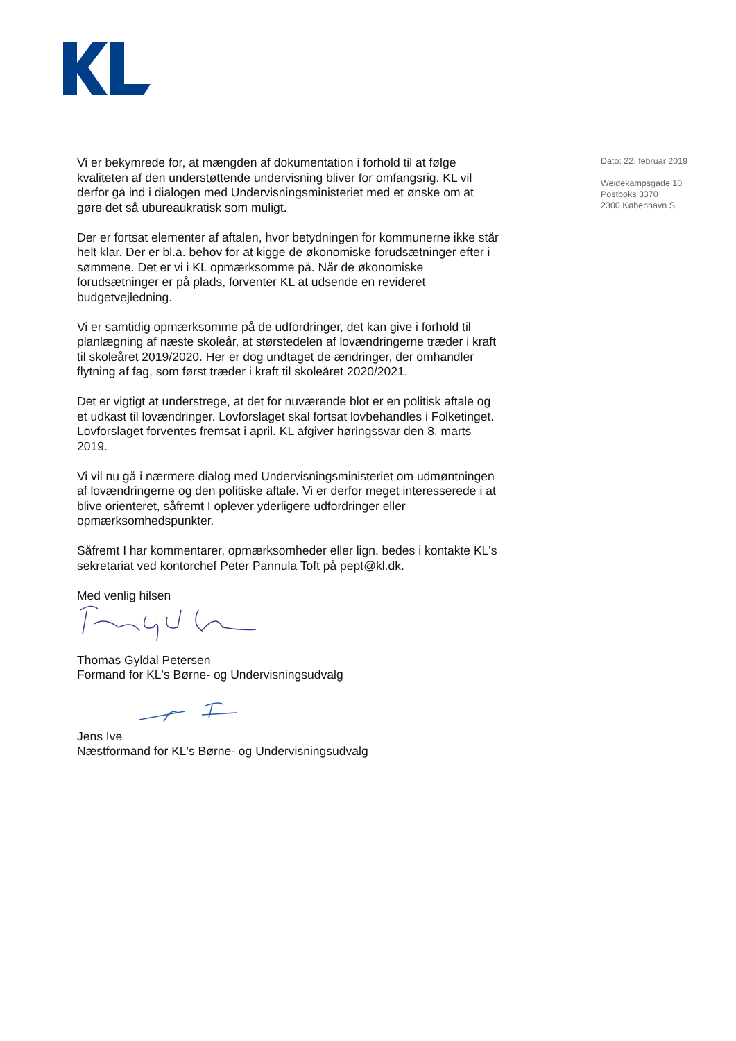Vi er bekymrede for, at mængden af dokumentation i forhold til at følge kvaliteten af den understøttende undervisning bliver for omfangsrig. KL vil derfor gå ind i dialogen med Undervisningsministeriet med et ønske om at gøre det så ubureaukratisk som muligt.
Der er fortsat elementer af aftalen, hvor betydningen for kommunerne ikke står helt klar. Der er bl.a. behov for at kigge de økonomiske forud­sætninger efter i sømmene. Det er vi i KL opmærksomme på. Når de økonomiske forudsætninger er på plads, forventer KL at udsende en revi­deret budgetvejledning.
Vi er samtidig opmærksomme på de udfordringer, det kan give i forhold til planlægning af næste skoleår, at størstedelen af lovændringerne træder i kraft til skoleåret 2019/2020. Her er dog undtaget de ændringer, der om­handler flytning af fag, som først træder i kraft til skoleåret 2020/2021.
Det er vigtigt at understrege, at det for nuværende blot er en politisk af­tale og et udkast til lovændringer. Lovforslaget skal fortsat lovbehandles i Folketinget. Lovforslaget forventes fremsat i april. KL afgiver høringssvar den 8. marts 2019.
Vi vil nu gå i nærmere dialog med Undervisningsministeriet om udmønt­ningen af lovændringerne og den politiske aftale. Vi er derfor meget inte­resserede i at blive orienteret, såfremt I oplever yderligere udfordringer eller opmærksomhedspunkter.
Såfremt I har kommentarer, opmærksomheder eller lign. bedes i kontakte KL's sekretariat ved kontorchef Peter Pannula Toft på pept@kl.dk.
Med venlig hilsen
Thomas Gyldal Petersen
Formand for KL's Børne- og Undervisningsudvalg
Jens Ive
Næstformand for KL's Børne- og Undervisningsudvalg
Dato: 22. februar 2019
Weidekampsgade 10
Postboks 3370
2300 København S